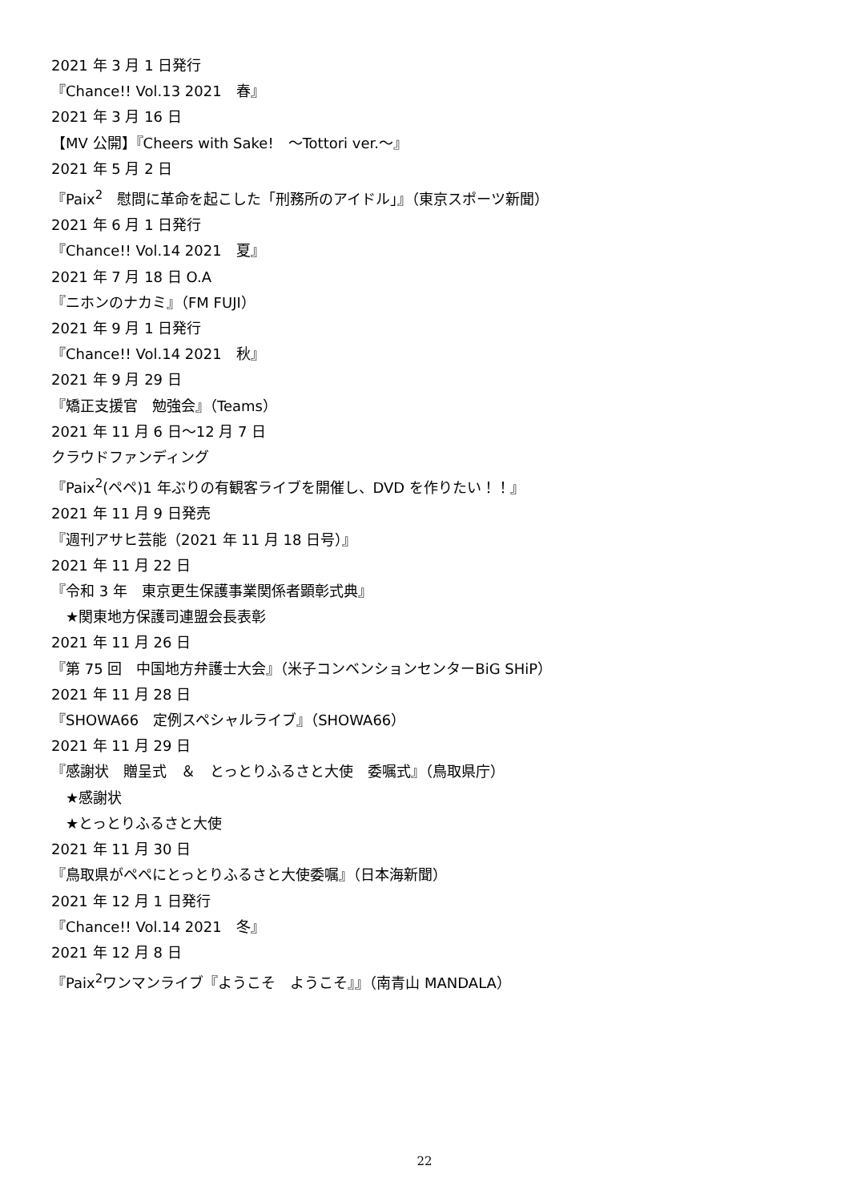2021 年 3 月 1 日発行
『Chance!! Vol.13 2021　春』
2021 年 3 月 16 日
【MV 公開】『Cheers with Sake!　～Tottori ver.～』
2021 年 5 月 2 日
『Paix<sup>2</sup>　慰問に革命を起こした「刑務所のアイドル」』（東京スポーツ新聞）
2021 年 6 月 1 日発行
『Chance!! Vol.14 2021　夏』
2021 年 7 月 18 日 O.A
『ニホンのナカミ』（FM FUJI）
2021 年 9 月 1 日発行
『Chance!! Vol.14 2021　秋』
2021 年 9 月 29 日
『矯正支援官　勉強会』（Teams）
2021 年 11 月 6 日～12 月 7 日
クラウドファンディング
『Paix<sup>2</sup>(ペペ)1 年ぶりの有観客ライブを開催し、DVD を作りたい！！』
2021 年 11 月 9 日発売
『週刊アサヒ芸能（2021 年 11 月 18 日号）』
2021 年 11 月 22 日
『令和 3 年　東京更生保護事業関係者顕彰式典』
　★関東地方保護司連盟会長表彰
2021 年 11 月 26 日
『第 75 回　中国地方弁護士大会』（米子コンベンションセンターBiG SHiP）
2021 年 11 月 28 日
『SHOWA66　定例スペシャルライブ』（SHOWA66）
2021 年 11 月 29 日
『感謝状　贈呈式　＆　とっとりふるさと大使　委嘱式』（鳥取県庁）
　★感謝状
　★とっとりふるさと大使
2021 年 11 月 30 日
『鳥取県がペペにとっとりふるさと大使委嘱』（日本海新聞）
2021 年 12 月 1 日発行
『Chance!! Vol.14 2021　冬』
2021 年 12 月 8 日
『Paix<sup>2</sup>ワンマンライブ『ようこそ　ようこそ』』（南青山 MANDALA）
22